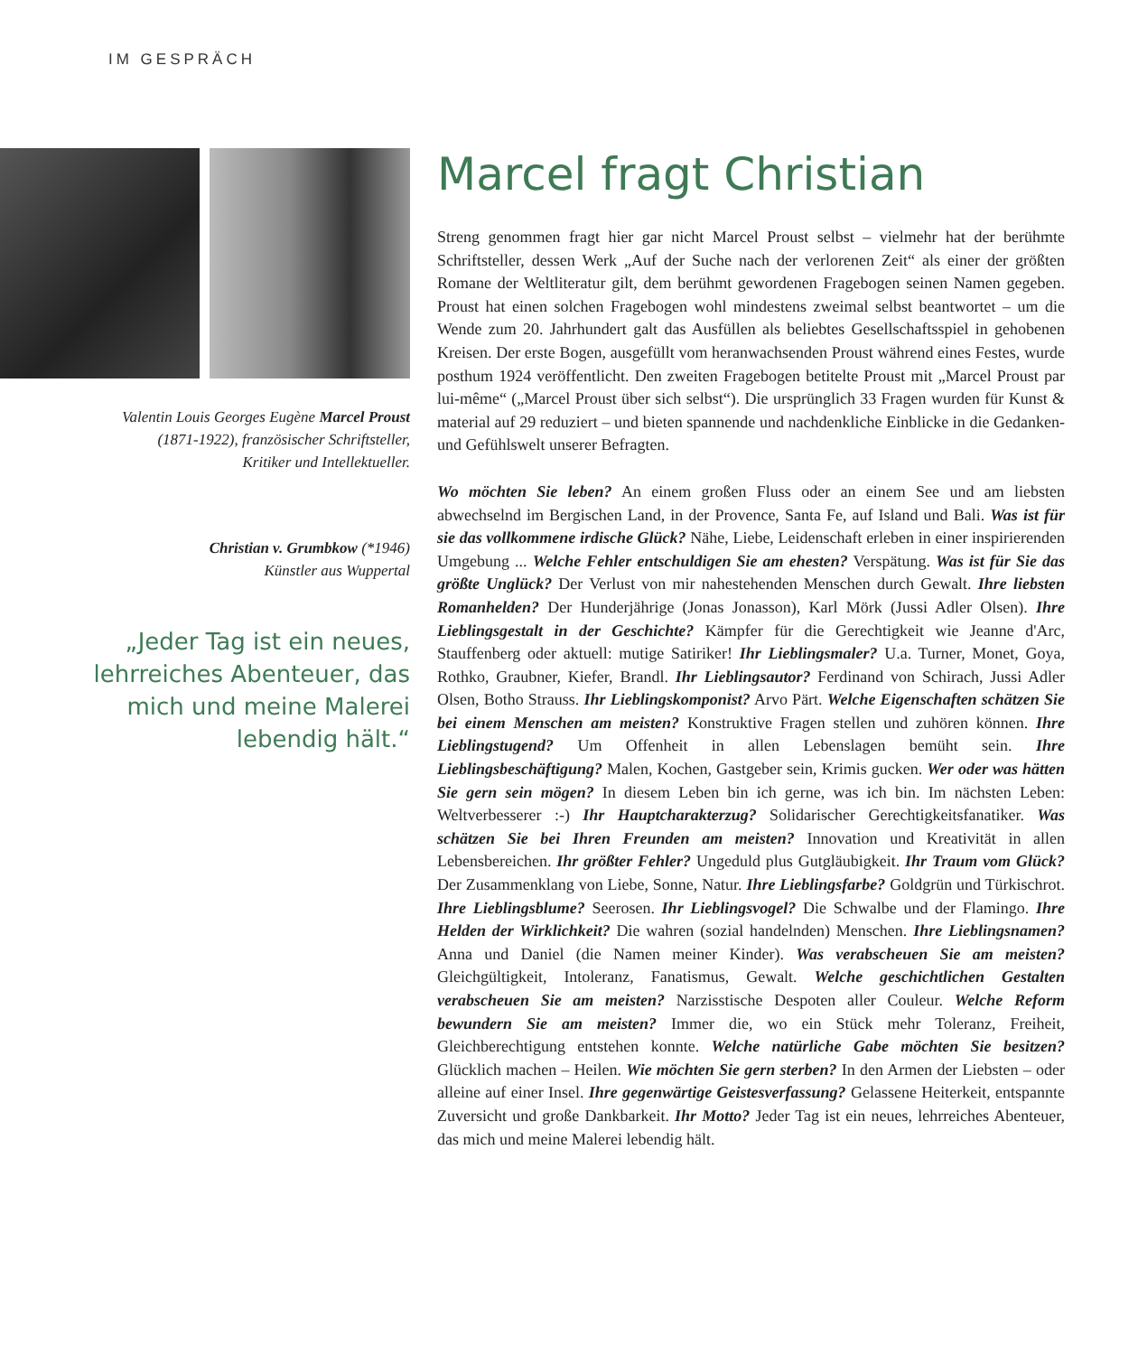IM GESPRÄCH
Valentin Louis Georges Eugène Marcel Proust
(1871-1922), französischer Schriftsteller,
Kritiker und Intellektueller.
Christian v. Grumbkow (*1946)
Künstler aus Wuppertal
„Jeder Tag ist ein neues,
lehrreiches Abenteuer, das
mich und meine Malerei
lebendig hält.“
Marcel fragt Christian
Streng genommen fragt hier gar nicht Marcel Proust selbst – vielmehr hat der berühmte Schriftsteller, dessen Werk „Auf der Suche nach der verlorenen Zeit“ als einer der größten Romane der Weltliteratur gilt, dem berühmt gewordenen Fragebogen seinen Namen gegeben. Proust hat einen solchen Fragebogen wohl mindestens zweimal selbst beantwortet – um die Wende zum 20. Jahrhundert galt das Ausfüllen als beliebtes Gesellschaftsspiel in gehobenen Kreisen. Der erste Bogen, ausgefüllt vom heranwachsenden Proust während eines Festes, wurde posthum 1924 veröffentlicht. Den zweiten Fragebogen betitelte Proust mit „Marcel Proust par lui-même“ („Marcel Proust über sich selbst“). Die ursprünglich 33 Fragen wurden für Kunst & material auf 29 reduziert – und bieten spannende und nachdenkliche Einblicke in die Gedanken- und Gefühlswelt unserer Befragten.
Wo möchten Sie leben? An einem großen Fluss oder an einem See und am liebsten abwechselnd im Bergischen Land, in der Provence, Santa Fe, auf Island und Bali. Was ist für sie das vollkommene irdische Glück? Nähe, Liebe, Leidenschaft erleben in einer inspirierenden Umgebung ... Welche Fehler entschuldigen Sie am ehesten? Verspätung. Was ist für Sie das größte Unglück? Der Verlust von mir nahestehenden Menschen durch Gewalt. Ihre liebsten Romanhelden? Der Hunderjährige (Jonas Jonasson), Karl Mörk (Jussi Adler Olsen). Ihre Lieblingsgestalt in der Geschichte? Kämpfer für die Gerechtigkeit wie Jeanne d'Arc, Stauffenberg oder aktuell: mutige Satiriker! Ihr Lieblingsmaler? U.a. Turner, Monet, Goya, Rothko, Graubner, Kiefer, Brandl. Ihr Lieblingsautor? Ferdinand von Schirach, Jussi Adler Olsen, Botho Strauss. Ihr Lieblingskomponist? Arvo Pärt. Welche Eigenschaften schätzen Sie bei einem Menschen am meisten? Konstruktive Fragen stellen und zuhören können. Ihre Lieblingstugend? Um Offenheit in allen Lebenslagen bemüht sein. Ihre Lieblingsbeschäftigung? Malen, Kochen, Gastgeber sein, Krimis gucken. Wer oder was hätten Sie gern sein mögen? In diesem Leben bin ich gerne, was ich bin. Im nächsten Leben: Weltverbesserer :-) Ihr Hauptcharakterzug? Solidarischer Gerechtigkeitsfanatiker. Was schätzen Sie bei Ihren Freunden am meisten? Innovation und Kreativität in allen Lebensbereichen. Ihr größter Fehler? Ungeduld plus Gutgläubigkeit. Ihr Traum vom Glück? Der Zusammenklang von Liebe, Sonne, Natur. Ihre Lieblingsfarbe? Goldgrün und Türkischrot. Ihre Lieblingsblume? Seerosen. Ihr Lieblingsvogel? Die Schwalbe und der Flamingo. Ihre Helden der Wirklichkeit? Die wahren (sozial handelnden) Menschen. Ihre Lieblingsnamen? Anna und Daniel (die Namen meiner Kinder). Was verabscheuen Sie am meisten? Gleichgültigkeit, Intoleranz, Fanatismus, Gewalt. Welche geschichtlichen Gestalten verabscheuen Sie am meisten? Narzisstische Despoten aller Couleur. Welche Reform bewundern Sie am meisten? Immer die, wo ein Stück mehr Toleranz, Freiheit, Gleichberechtigung entstehen konnte. Welche natürliche Gabe möchten Sie besitzen? Glücklich machen – Heilen. Wie möchten Sie gern sterben? In den Armen der Liebsten – oder alleine auf einer Insel. Ihre gegenwärtige Geistesverfassung? Gelassene Heiterkeit, entspannte Zuversicht und große Dankbarkeit. Ihr Motto? Jeder Tag ist ein neues, lehrreiches Abenteuer, das mich und meine Malerei lebendig hält.